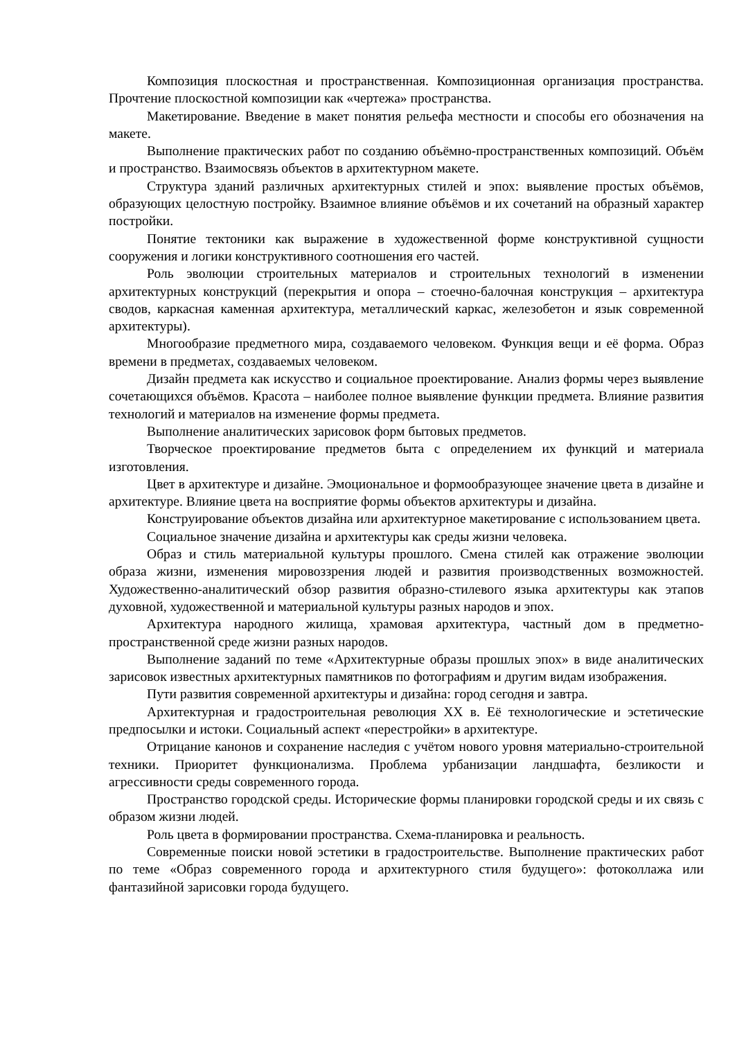Композиция плоскостная и пространственная. Композиционная организация пространства. Прочтение плоскостной композиции как «чертежа» пространства.
Макетирование. Введение в макет понятия рельефа местности и способы его обозначения на макете.
Выполнение практических работ по созданию объёмно-пространственных композиций. Объём и пространство. Взаимосвязь объектов в архитектурном макете.
Структура зданий различных архитектурных стилей и эпох: выявление простых объёмов, образующих целостную постройку. Взаимное влияние объёмов и их сочетаний на образный характер постройки.
Понятие тектоники как выражение в художественной форме конструктивной сущности сооружения и логики конструктивного соотношения его частей.
Роль эволюции строительных материалов и строительных технологий в изменении архитектурных конструкций (перекрытия и опора – стоечно-балочная конструкция – архитектура сводов, каркасная каменная архитектура, металлический каркас, железобетон и язык современной архитектуры).
Многообразие предметного мира, создаваемого человеком. Функция вещи и её форма. Образ времени в предметах, создаваемых человеком.
Дизайн предмета как искусство и социальное проектирование. Анализ формы через выявление сочетающихся объёмов. Красота – наиболее полное выявление функции предмета. Влияние развития технологий и материалов на изменение формы предмета.
Выполнение аналитических зарисовок форм бытовых предметов.
Творческое проектирование предметов быта с определением их функций и материала изготовления.
Цвет в архитектуре и дизайне. Эмоциональное и формообразующее значение цвета в дизайне и архитектуре. Влияние цвета на восприятие формы объектов архитектуры и дизайна.
Конструирование объектов дизайна или архитектурное макетирование с использованием цвета.
Социальное значение дизайна и архитектуры как среды жизни человека.
Образ и стиль материальной культуры прошлого. Смена стилей как отражение эволюции образа жизни, изменения мировоззрения людей и развития производственных возможностей. Художественно-аналитический обзор развития образно-стилевого языка архитектуры как этапов духовной, художественной и материальной культуры разных народов и эпох.
Архитектура народного жилища, храмовая архитектура, частный дом в предметно-пространственной среде жизни разных народов.
Выполнение заданий по теме «Архитектурные образы прошлых эпох» в виде аналитических зарисовок известных архитектурных памятников по фотографиям и другим видам изображения.
Пути развития современной архитектуры и дизайна: город сегодня и завтра.
Архитектурная и градостроительная революция XX в. Её технологические и эстетические предпосылки и истоки. Социальный аспект «перестройки» в архитектуре.
Отрицание канонов и сохранение наследия с учётом нового уровня материально-строительной техники. Приоритет функционализма. Проблема урбанизации ландшафта, безликости и агрессивности среды современного города.
Пространство городской среды. Исторические формы планировки городской среды и их связь с образом жизни людей.
Роль цвета в формировании пространства. Схема-планировка и реальность.
Современные поиски новой эстетики в градостроительстве. Выполнение практических работ по теме «Образ современного города и архитектурного стиля будущего»: фотоколлажа или фантазийной зарисовки города будущего.